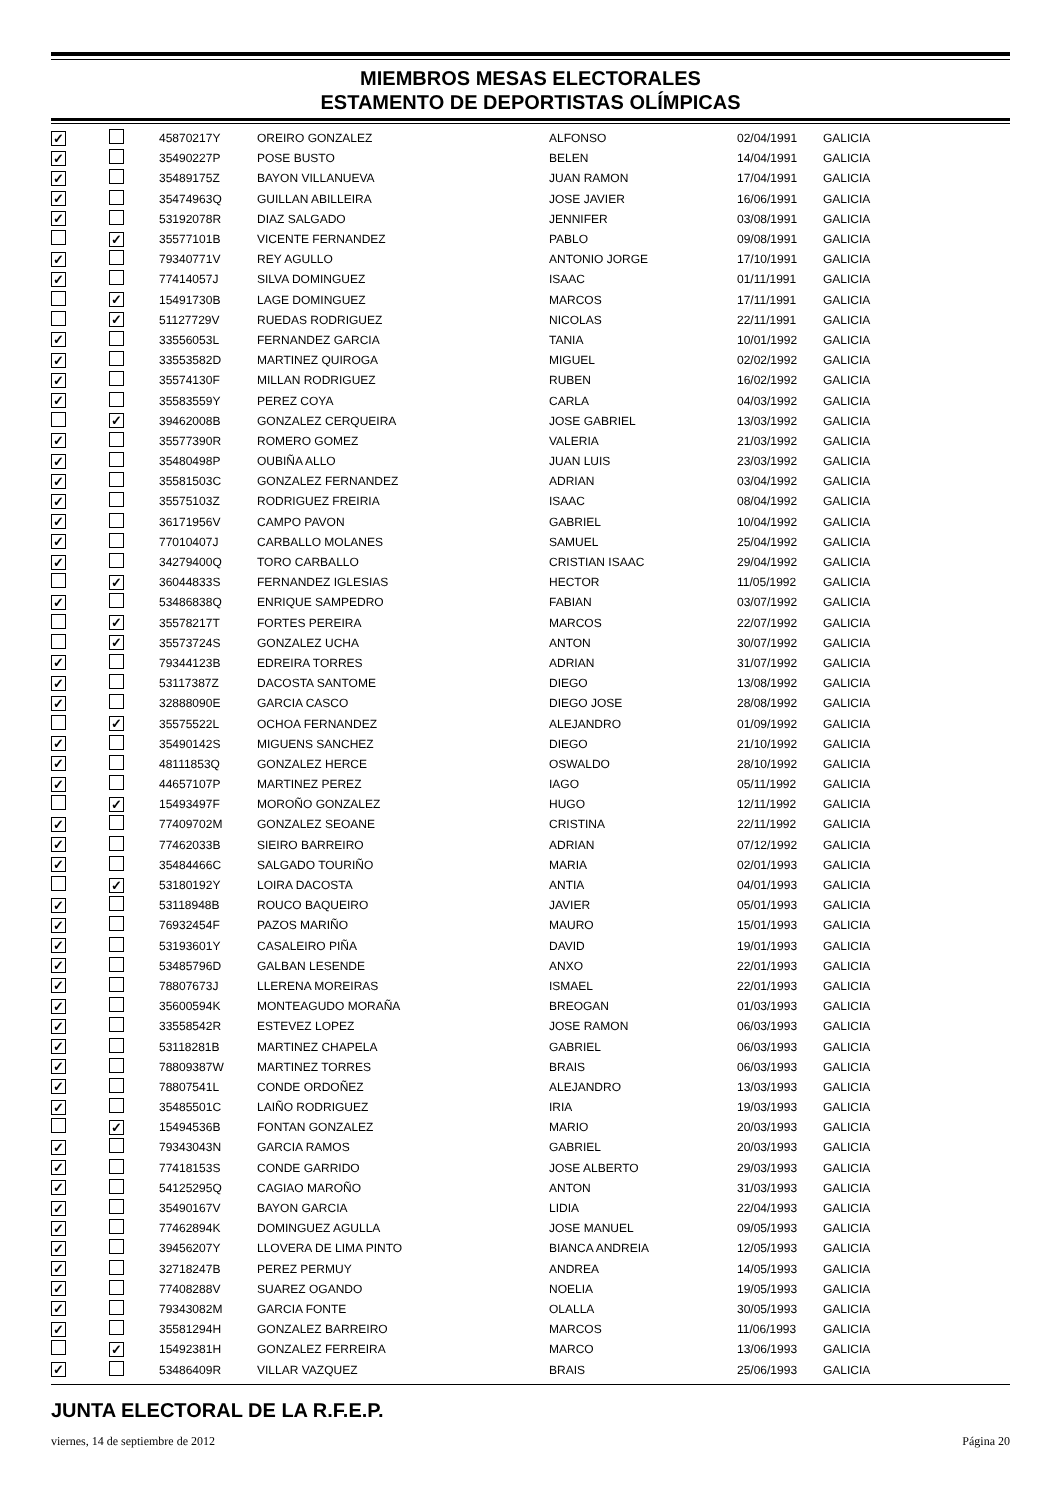MIEMBROS MESAS ELECTORALES
ESTAMENTO DE DEPORTISTAS OLÍMPICAS
| ✓ | | 45870217Y | OREIRO GONZALEZ | ALFONSO | 02/04/1991 | GALICIA |
| ✓ | | 35490227P | POSE BUSTO | BELEN | 14/04/1991 | GALICIA |
| ✓ | | 35489175Z | BAYON VILLANUEVA | JUAN RAMON | 17/04/1991 | GALICIA |
| ✓ | | 35474963Q | GUILLAN ABILLEIRA | JOSE JAVIER | 16/06/1991 | GALICIA |
| ✓ | | 53192078R | DIAZ SALGADO | JENNIFER | 03/08/1991 | GALICIA |
| | ✓ | 35577101B | VICENTE FERNANDEZ | PABLO | 09/08/1991 | GALICIA |
| ✓ | | 79340771V | REY AGULLO | ANTONIO JORGE | 17/10/1991 | GALICIA |
| ✓ | | 77414057J | SILVA DOMINGUEZ | ISAAC | 01/11/1991 | GALICIA |
| | ✓ | 15491730B | LAGE DOMINGUEZ | MARCOS | 17/11/1991 | GALICIA |
| | ✓ | 51127729V | RUEDAS RODRIGUEZ | NICOLAS | 22/11/1991 | GALICIA |
| ✓ | | 33556053L | FERNANDEZ GARCIA | TANIA | 10/01/1992 | GALICIA |
| ✓ | | 33553582D | MARTINEZ QUIROGA | MIGUEL | 02/02/1992 | GALICIA |
| ✓ | | 35574130F | MILLAN RODRIGUEZ | RUBEN | 16/02/1992 | GALICIA |
| ✓ | | 35583559Y | PEREZ COYA | CARLA | 04/03/1992 | GALICIA |
| | ✓ | 39462008B | GONZALEZ CERQUEIRA | JOSE GABRIEL | 13/03/1992 | GALICIA |
| ✓ | | 35577390R | ROMERO GOMEZ | VALERIA | 21/03/1992 | GALICIA |
| ✓ | | 35480498P | OUBIÑA ALLO | JUAN LUIS | 23/03/1992 | GALICIA |
| ✓ | | 35581503C | GONZALEZ FERNANDEZ | ADRIAN | 03/04/1992 | GALICIA |
| ✓ | | 35575103Z | RODRIGUEZ FREIRIA | ISAAC | 08/04/1992 | GALICIA |
| ✓ | | 36171956V | CAMPO PAVON | GABRIEL | 10/04/1992 | GALICIA |
| ✓ | | 77010407J | CARBALLO MOLANES | SAMUEL | 25/04/1992 | GALICIA |
| ✓ | | 34279400Q | TORO CARBALLO | CRISTIAN ISAAC | 29/04/1992 | GALICIA |
| | ✓ | 36044833S | FERNANDEZ IGLESIAS | HECTOR | 11/05/1992 | GALICIA |
| ✓ | | 53486838Q | ENRIQUE SAMPEDRO | FABIAN | 03/07/1992 | GALICIA |
| | ✓ | 35578217T | FORTES PEREIRA | MARCOS | 22/07/1992 | GALICIA |
| | ✓ | 35573724S | GONZALEZ UCHA | ANTON | 30/07/1992 | GALICIA |
| ✓ | | 79344123B | EDREIRA TORRES | ADRIAN | 31/07/1992 | GALICIA |
| ✓ | | 53117387Z | DACOSTA SANTOME | DIEGO | 13/08/1992 | GALICIA |
| ✓ | | 32888090E | GARCIA CASCO | DIEGO JOSE | 28/08/1992 | GALICIA |
| | ✓ | 35575522L | OCHOA FERNANDEZ | ALEJANDRO | 01/09/1992 | GALICIA |
| ✓ | | 35490142S | MIGUENS SANCHEZ | DIEGO | 21/10/1992 | GALICIA |
| ✓ | | 48111853Q | GONZALEZ HERCE | OSWALDO | 28/10/1992 | GALICIA |
| ✓ | | 44657107P | MARTINEZ PEREZ | IAGO | 05/11/1992 | GALICIA |
| | ✓ | 15493497F | MOROÑO GONZALEZ | HUGO | 12/11/1992 | GALICIA |
| ✓ | | 77409702M | GONZALEZ SEOANE | CRISTINA | 22/11/1992 | GALICIA |
| ✓ | | 77462033B | SIEIRO BARREIRO | ADRIAN | 07/12/1992 | GALICIA |
| ✓ | | 35484466C | SALGADO TOURIÑO | MARIA | 02/01/1993 | GALICIA |
| | ✓ | 53180192Y | LOIRA DACOSTA | ANTIA | 04/01/1993 | GALICIA |
| ✓ | | 53118948B | ROUCO BAQUEIRO | JAVIER | 05/01/1993 | GALICIA |
| ✓ | | 76932454F | PAZOS MARIÑO | MAURO | 15/01/1993 | GALICIA |
| ✓ | | 53193601Y | CASALEIRO PIÑA | DAVID | 19/01/1993 | GALICIA |
| ✓ | | 53485796D | GALBAN LESENDE | ANXO | 22/01/1993 | GALICIA |
| ✓ | | 78807673J | LLERENA MOREIRAS | ISMAEL | 22/01/1993 | GALICIA |
| ✓ | | 35600594K | MONTEAGUDO MORAÑA | BREOGAN | 01/03/1993 | GALICIA |
| ✓ | | 33558542R | ESTEVEZ LOPEZ | JOSE RAMON | 06/03/1993 | GALICIA |
| ✓ | | 53118281B | MARTINEZ CHAPELA | GABRIEL | 06/03/1993 | GALICIA |
| ✓ | | 78809387W | MARTINEZ TORRES | BRAIS | 06/03/1993 | GALICIA |
| ✓ | | 78807541L | CONDE ORDOÑEZ | ALEJANDRO | 13/03/1993 | GALICIA |
| ✓ | | 35485501C | LAIÑO RODRIGUEZ | IRIA | 19/03/1993 | GALICIA |
| | ✓ | 15494536B | FONTAN GONZALEZ | MARIO | 20/03/1993 | GALICIA |
| ✓ | | 79343043N | GARCIA RAMOS | GABRIEL | 20/03/1993 | GALICIA |
| ✓ | | 77418153S | CONDE GARRIDO | JOSE ALBERTO | 29/03/1993 | GALICIA |
| ✓ | | 54125295Q | CAGIAO MAROÑO | ANTON | 31/03/1993 | GALICIA |
| ✓ | | 35490167V | BAYON GARCIA | LIDIA | 22/04/1993 | GALICIA |
| ✓ | | 77462894K | DOMINGUEZ AGULLA | JOSE MANUEL | 09/05/1993 | GALICIA |
| ✓ | | 39456207Y | LLOVERA DE LIMA PINTO | BIANCA ANDREIA | 12/05/1993 | GALICIA |
| ✓ | | 32718247B | PEREZ PERMUY | ANDREA | 14/05/1993 | GALICIA |
| ✓ | | 77408288V | SUAREZ OGANDO | NOELIA | 19/05/1993 | GALICIA |
| ✓ | | 79343082M | GARCIA FONTE | OLALLA | 30/05/1993 | GALICIA |
| ✓ | | 35581294H | GONZALEZ BARREIRO | MARCOS | 11/06/1993 | GALICIA |
| | ✓ | 15492381H | GONZALEZ FERREIRA | MARCO | 13/06/1993 | GALICIA |
| ✓ | | 53486409R | VILLAR VAZQUEZ | BRAIS | 25/06/1993 | GALICIA |
JUNTA ELECTORAL DE LA R.F.E.P.
viernes, 14 de septiembre de 2012 Página 20